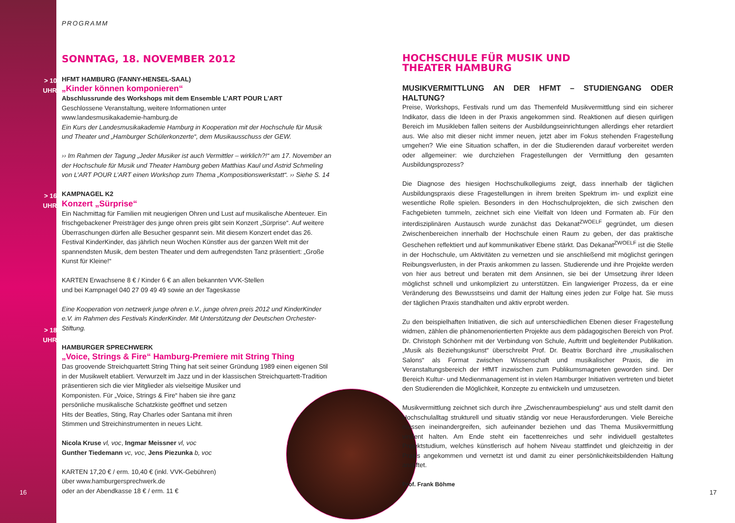> 10 UHR
> 16 UHR
> 18 UHR
PROGRAMM
SONNTAG, 18. NOVEMBER 2012
HFMT HAMBURG (FANNY-HENSEL-SAAL)
„Kinder können komponieren“
Abschlussrunde des Workshops mit dem Ensemble L’ART POUR L’ART
Geschlossene Veranstaltung, weitere Informationen unter
www.landesmusikakademie-hamburg.de
Ein Kurs der Landesmusikakademie Hamburg in Kooperation mit der Hochschule für Musik und Theater und „Hamburger Schülerkonzerte“, dem Musikausschuss der GEW.
›› Im Rahmen der Tagung „Jeder Musiker ist auch Vermittler – wirklich?!“ am 17. November an der Hochschule für Musik und Theater Hamburg geben Matthias Kaul und Astrid Schmeling von L’ART POUR L’ART einen Workshop zum Thema „Kompositionswerkstatt“. ›› Siehe S. 14
KAMPNAGEL K2
Konzert „Sürprise“
Ein Nachmittag für Familien mit neugierigen Ohren und Lust auf musikalische Abenteuer. Ein frischgebackener Preisträger des junge ohren preis gibt sein Konzert „Sürprise“. Auf weitere Überraschungen dürfen alle Besucher gespannt sein. Mit diesem Konzert endet das 26. Festival KinderKinder, das jährlich neun Wochen Künstler aus der ganzen Welt mit der spannendsten Musik, dem besten Theater und dem aufregendsten Tanz präsentiert: „Große Kunst für Kleine!“
KARTEN Erwachsene 8 € / Kinder 6 € an allen bekannten VVK-Stellen
und bei Kampnagel 040 27 09 49 49 sowie an der Tageskasse
Eine Kooperation von netzwerk junge ohren e.V., junge ohren preis 2012 und KinderKinder e.V. im Rahmen des Festivals KinderKinder. Mit Unterstützung der Deutschen Orchester-Stiftung.
HAMBURGER SPRECHWERK
„Voice, Strings & Fire“ Hamburg-Premiere mit String Thing
Das groovende Streichquartett String Thing hat seit seiner Gründung 1989 einen eigenen Stil in der Musikwelt etabliert. Verwurzelt im Jazz und in der klassischen Streichquartett-Tradition präsentieren sich die vier Mitglieder als vielseitige Musiker und
Komponisten. Für „Voice, Strings & Fire“ haben sie ihre ganz
persönliche musikalische Schatzkiste geöffnet und setzen
Hits der Beatles, Sting, Ray Charles oder Santana mit ihren
Stimmen und Streichinstrumenten in neues Licht.
Nicola Kruse vl, voc, Ingmar Meissner vl, voc
Gunther Tiedemann vc, voc, Jens Piezunka b, voc
KARTEN 17,20 € / erm. 10,40 € (inkl. VVK-Gebühren)
über www.hamburgersprechwerk.de
oder an der Abendkasse 18 € / erm. 11 €
HOCHSCHULE FÜR MUSIK UND
THEATER HAMBURG
MUSIKVERMITTLUNG AN DER HFMT – STUDIENGANG ODER HALTUNG?
Preise, Workshops, Festivals rund um das Themenfeld Musikvermittlung sind ein sicherer Indikator, dass die Ideen in der Praxis angekommen sind. Reaktionen auf diesen quirligen Bereich im Musikleben fallen seitens der Ausbildungseinrichtungen allerdings eher retardiert aus. Wie also mit dieser nicht immer neuen, jetzt aber im Fokus stehenden Fragestellung umgehen? Wie eine Situation schaffen, in der die Studierenden darauf vorbereitet werden oder allgemeiner: wie durchziehen Fragestellungen der Vermittlung den gesamten Ausbildungsprozess?
Die Diagnose des hiesigen Hochschulkollegiums zeigt, dass innerhalb der täglichen Ausbildungspraxis diese Fragestellungen in ihrem breiten Spektrum im- und explizit eine wesentliche Rolle spielen. Besonders in den Hochschulprojekten, die sich zwischen den Fachgebieten tummeln, zeichnet sich eine Vielfalt von Ideen und Formaten ab. Für den interdisziplinären Austausch wurde zunächst das Dekanat<sup>ZWOELF</sup> gegründet, um diesen Zwischenbereichen innerhalb der Hochschule einen Raum zu geben, der das praktische Geschehen reflektiert und auf kommunikativer Ebene stärkt. Das Dekanat<sup>ZWOELF</sup> ist die Stelle in der Hochschule, um Aktivitäten zu vernetzen und sie anschließend mit möglichst geringen Reibungsverlusten, in der Praxis ankommen zu lassen. Studierende und ihre Projekte werden von hier aus betreut und beraten mit dem Ansinnen, sie bei der Umsetzung ihrer Ideen möglichst schnell und unkompliziert zu unterstützen. Ein langwieriger Prozess, da er eine Veränderung des Bewusstseins und damit der Haltung eines jeden zur Folge hat. Sie muss der täglichen Praxis standhalten und aktiv erprobt werden.
Zu den beispielhaften Initiativen, die sich auf unterschiedlichen Ebenen dieser Fragestellung widmen, zählen die phänomenorientierten Projekte aus dem pädagogischen Bereich von Prof. Dr. Christoph Schönherr mit der Verbindung von Schule, Auftritt und begleitender Publikation. „Musik als Beziehungskunst“ überschreibt Prof. Dr. Beatrix Borchard ihre „musikalischen Salons“ als Format zwischen Wissenschaft und musikalischer Praxis, die im Veranstaltungsbereich der HfMT inzwischen zum Publikumsmagneten geworden sind. Der Bereich Kultur- und Medienmanagement ist in vielen Hamburger Initiativen vertreten und bietet den Studierenden die Möglichkeit, Konzepte zu entwickeln und umzusetzen.
Musikvermittlung zeichnet sich durch ihre „Zwischenraumbespielung“ aus und stellt damit den Hochschulalltag strukturell und situativ ständig vor neue Herausforderungen. Viele Bereiche müssen ineinandergreifen, sich aufeinander beziehen und das Thema Musikvermittlung virulent halten. Am Ende steht ein facettenreiches und sehr individuell gestaltetes Projektstudium, welches künstlerisch auf hohem Niveau stattfindet und gleichzeitig in der Praxis angekommen und vernetzt ist und damit zu einer persönlichkeitsbildenden Haltung anstiftet.
Prof. Frank Böhme
16 17